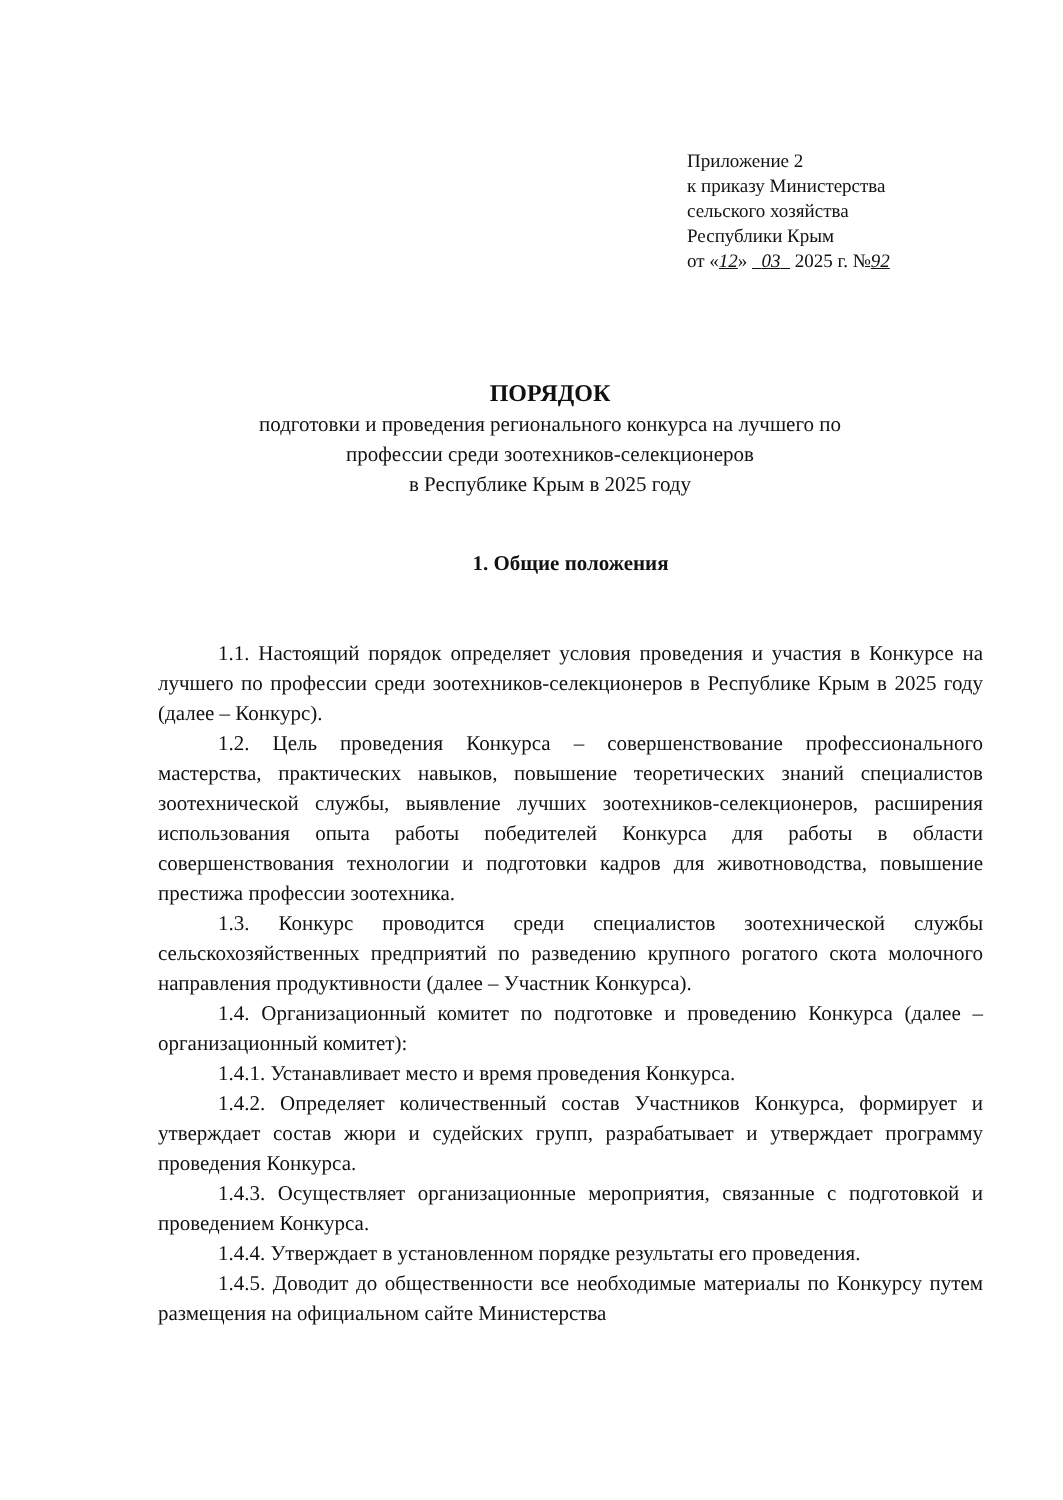Приложение 2
к приказу Министерства
сельского хозяйства
Республики Крым
от «12» 03 2025 г. №92
ПОРЯДОК
подготовки и проведения регионального конкурса на лучшего по
профессии среди зоотехников-селекционеров
в Республике Крым в 2025 году
1. Общие положения
1.1. Настоящий порядок определяет условия проведения и участия в Конкурсе на лучшего по профессии среди зоотехников-селекционеров в Республике Крым в 2025 году (далее – Конкурс).
1.2. Цель проведения Конкурса – совершенствование профессионального мастерства, практических навыков, повышение теоретических знаний специалистов зоотехнической службы, выявление лучших зоотехников-селекционеров, расширения использования опыта работы победителей Конкурса для работы в области совершенствования технологии и подготовки кадров для животноводства, повышение престижа профессии зоотехника.
1.3. Конкурс проводится среди специалистов зоотехнической службы сельскохозяйственных предприятий по разведению крупного рогатого скота молочного направления продуктивности (далее – Участник Конкурса).
1.4. Организационный комитет по подготовке и проведению Конкурса (далее – организационный комитет):
1.4.1. Устанавливает место и время проведения Конкурса.
1.4.2. Определяет количественный состав Участников Конкурса, формирует и утверждает состав жюри и судейских групп, разрабатывает и утверждает программу проведения Конкурса.
1.4.3. Осуществляет организационные мероприятия, связанные с подготовкой и проведением Конкурса.
1.4.4. Утверждает в установленном порядке результаты его проведения.
1.4.5. Доводит до общественности все необходимые материалы по Конкурсу путем размещения на официальном сайте Министерства